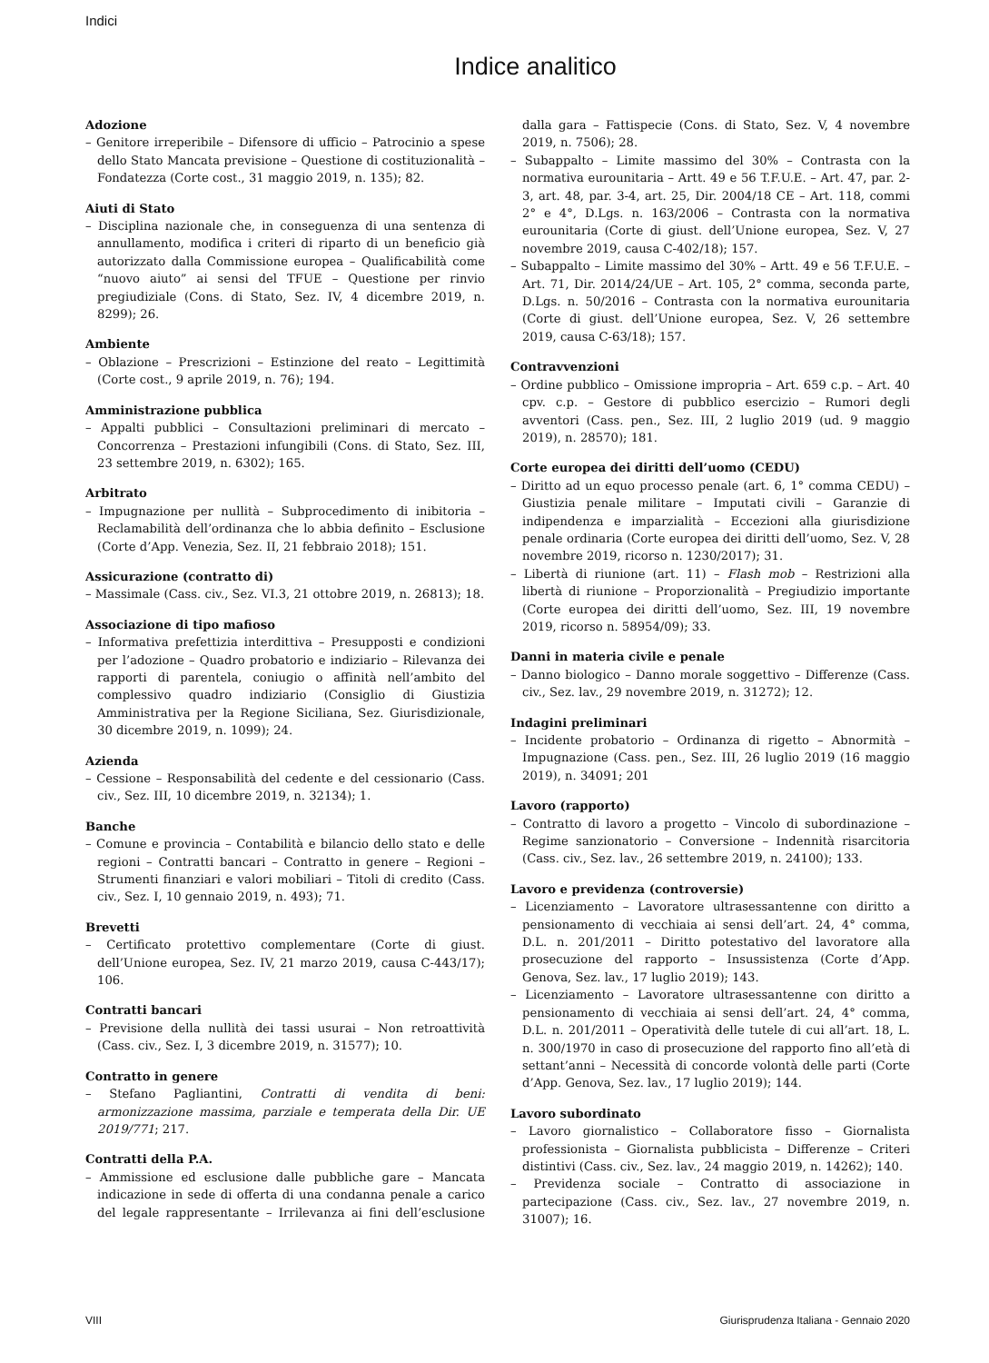Indici
Indice analitico
Adozione
– Genitore irreperibile – Difensore di ufficio – Patrocinio a spese dello Stato Mancata previsione – Questione di costituzionalità – Fondatezza (Corte cost., 31 maggio 2019, n. 135); 82.
Aiuti di Stato
– Disciplina nazionale che, in conseguenza di una sentenza di annullamento, modifica i criteri di riparto di un beneficio già autorizzato dalla Commissione europea – Qualificabilità come “nuovo aiuto” ai sensi del TFUE – Questione per rinvio pregiudiziale (Cons. di Stato, Sez. IV, 4 dicembre 2019, n. 8299); 26.
Ambiente
– Oblazione – Prescrizioni – Estinzione del reato – Legittimità (Corte cost., 9 aprile 2019, n. 76); 194.
Amministrazione pubblica
– Appalti pubblici – Consultazioni preliminari di mercato – Concorrenza – Prestazioni infungibili (Cons. di Stato, Sez. III, 23 settembre 2019, n. 6302); 165.
Arbitrato
– Impugnazione per nullità – Subprocedimento di inibitoria – Reclamabilità dell’ordinanza che lo abbia definito – Esclusione (Corte d’App. Venezia, Sez. II, 21 febbraio 2018); 151.
Assicurazione (contratto di)
– Massimale (Cass. civ., Sez. VI.3, 21 ottobre 2019, n. 26813); 18.
Associazione di tipo mafioso
– Informativa prefettizia interdittiva – Presupposti e condizioni per l’adozione – Quadro probatorio e indiziario – Rilevanza dei rapporti di parentela, coniugio o affinità nell’ambito del complessivo quadro indiziario (Consiglio di Giustizia Amministrativa per la Regione Siciliana, Sez. Giurisdizionale, 30 dicembre 2019, n. 1099); 24.
Azienda
– Cessione – Responsabilità del cedente e del cessionario (Cass. civ., Sez. III, 10 dicembre 2019, n. 32134); 1.
Banche
– Comune e provincia – Contabilità e bilancio dello stato e delle regioni – Contratti bancari – Contratto in genere – Regioni – Strumenti finanziari e valori mobiliari – Titoli di credito (Cass. civ., Sez. I, 10 gennaio 2019, n. 493); 71.
Brevetti
– Certificato protettivo complementare (Corte di giust. dell’Unione europea, Sez. IV, 21 marzo 2019, causa C-443/17); 106.
Contratti bancari
– Previsione della nullità dei tassi usurai – Non retroattività (Cass. civ., Sez. I, 3 dicembre 2019, n. 31577); 10.
Contratto in genere
– Stefano Pagliantini, Contratti di vendita di beni: armonizzazione massima, parziale e temperata della Dir. UE 2019/771; 217.
Contratti della P.A.
– Ammissione ed esclusione dalle pubbliche gare – Mancata indicazione in sede di offerta di una condanna penale a carico del legale rappresentante – Irrilevanza ai fini dell’esclusione dalla gara – Fattispecie (Cons. di Stato, Sez. V, 4 novembre 2019, n. 7506); 28.
– Subappalto – Limite massimo del 30% – Contrasta con la normativa eurounitaria – Artt. 49 e 56 T.F.U.E. – Art. 47, par. 2-3, art. 48, par. 3-4, art. 25, Dir. 2004/18 CE – Art. 118, commi 2° e 4°, D.Lgs. n. 163/2006 – Contrasta con la normativa eurounitaria (Corte di giust. dell’Unione europea, Sez. V, 27 novembre 2019, causa C-402/18); 157.
– Subappalto – Limite massimo del 30% – Artt. 49 e 56 T.F.U.E. – Art. 71, Dir. 2014/24/UE – Art. 105, 2° comma, seconda parte, D.Lgs. n. 50/2016 – Contrasta con la normativa eurounitaria (Corte di giust. dell’Unione europea, Sez. V, 26 settembre 2019, causa C-63/18); 157.
Contravvenzioni
– Ordine pubblico – Omissione impropria – Art. 659 c.p. – Art. 40 cpv. c.p. – Gestore di pubblico esercizio – Rumori degli avventori (Cass. pen., Sez. III, 2 luglio 2019 (ud. 9 maggio 2019), n. 28570); 181.
Corte europea dei diritti dell’uomo (CEDU)
– Diritto ad un equo processo penale (art. 6, 1° comma CEDU) – Giustizia penale militare – Imputati civili – Garanzie di indipendenza e imparzialità – Eccezioni alla giurisdizione penale ordinaria (Corte europea dei diritti dell’uomo, Sez. V, 28 novembre 2019, ricorso n. 1230/2017); 31.
– Libertà di riunione (art. 11) – Flash mob – Restrizioni alla libertà di riunione – Proporzionalità – Pregiudizio importante (Corte europea dei diritti dell’uomo, Sez. III, 19 novembre 2019, ricorso n. 58954/09); 33.
Danni in materia civile e penale
– Danno biologico – Danno morale soggettivo – Differenze (Cass. civ., Sez. lav., 29 novembre 2019, n. 31272); 12.
Indagini preliminari
– Incidente probatorio – Ordinanza di rigetto – Abnormità – Impugnazione (Cass. pen., Sez. III, 26 luglio 2019 (16 maggio 2019), n. 34091; 201
Lavoro (rapporto)
– Contratto di lavoro a progetto – Vincolo di subordinazione – Regime sanzionatorio – Conversione – Indennità risarcitoria (Cass. civ., Sez. lav., 26 settembre 2019, n. 24100); 133.
Lavoro e previdenza (controversie)
– Licenziamento – Lavoratore ultrasessantenne con diritto a pensionamento di vecchiaia ai sensi dell’art. 24, 4° comma, D.L. n. 201/2011 – Diritto potestativo del lavoratore alla prosecuzione del rapporto – Insussistenza (Corte d’App. Genova, Sez. lav., 17 luglio 2019); 143.
– Licenziamento – Lavoratore ultrasessantenne con diritto a pensionamento di vecchiaia ai sensi dell’art. 24, 4° comma, D.L. n. 201/2011 – Operatività delle tutele di cui all’art. 18, L. n. 300/1970 in caso di prosecuzione del rapporto fino all’età di settant’anni – Necessità di concorde volontà delle parti (Corte d’App. Genova, Sez. lav., 17 luglio 2019); 144.
Lavoro subordinato
– Lavoro giornalistico – Collaboratore fisso – Giornalista professionista – Giornalista pubblicista – Differenze – Criteri distintivi (Cass. civ., Sez. lav., 24 maggio 2019, n. 14262); 140.
– Previdenza sociale – Contratto di associazione in partecipazione (Cass. civ., Sez. lav., 27 novembre 2019, n. 31007); 16.
VIII Giurisprudenza Italiana - Gennaio 2020